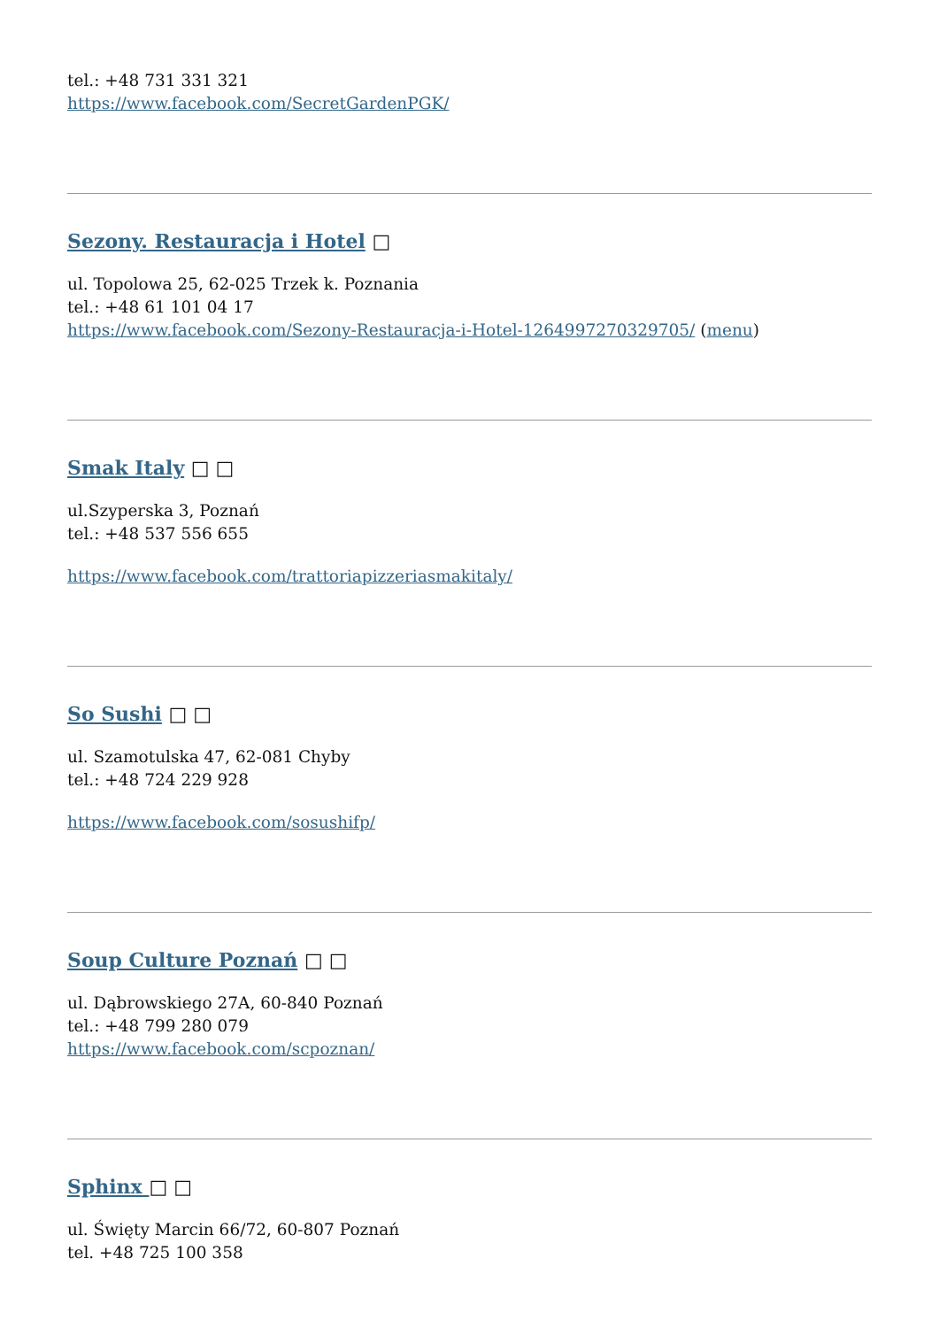tel.: +48 731 331 321
https://www.facebook.com/SecretGardenPGK/
Sezony. Restauracja i Hotel □
ul. Topolowa 25, 62-025 Trzek k. Poznania
tel.: +48 61 101 04 17
https://www.facebook.com/Sezony-Restauracja-i-Hotel-1264997270329705/ (menu)
Smak Italy □ □
ul.Szyperska 3, Poznań
tel.: +48 537 556 655
https://www.facebook.com/trattoriapizzeriasmakitaly/
So Sushi □ □
ul. Szamotulska 47, 62-081 Chyby
tel.: +48 724 229 928
https://www.facebook.com/sosushifp/
Soup Culture Poznań □ □
ul. Dąbrowskiego 27A, 60-840 Poznań
tel.: +48 799 280 079
https://www.facebook.com/scpoznan/
Sphinx □ □
ul. Święty Marcin 66/72, 60-807 Poznań
tel. +48 725 100 358